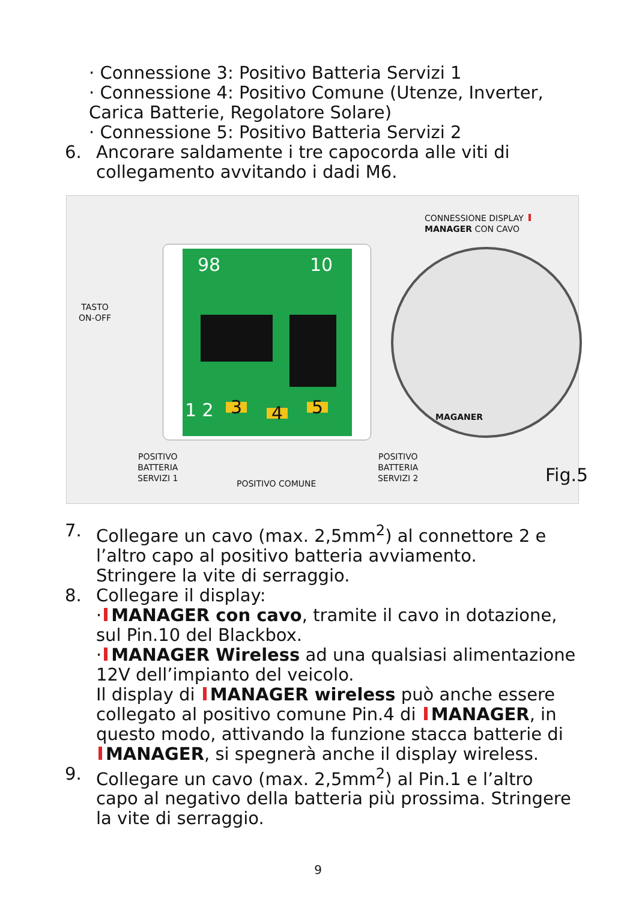· Connessione 3: Positivo Batteria Servizi 1
· Connessione 4: Positivo Comune (Utenze, Inverter, Carica Batterie, Regolatore Solare)
· Connessione 5: Positivo Batteria Servizi 2
6. Ancorare saldamente i tre capocorda alle viti di collegamento avvitando i dadi M6.
98 10
1 2 3 4 5
MAGANER
CONNESSIONE DISPLAY
MANAGER CON CAVO
TASTO
ON-OFF
POSITIVO
BATTERIA
SERVIZI 1
POSITIVO COMUNE
POSITIVO
BATTERIA
SERVIZI 2
Fig.5
7. Collegare un cavo (max. 2,5mm<sup>2</sup>) al connettore 2 e l’altro capo al positivo batteria avviamento.
Stringere la vite di serraggio.
8. Collegare il display:
· MANAGER con cavo, tramite il cavo in dotazione, sul Pin.10 del Blackbox.
· MANAGER Wireless ad una qualsiasi alimentazione 12V dell’impianto del veicolo.
Il display di MANAGER wireless può anche essere collegato al positivo comune Pin.4 di MANAGER, in questo modo, attivando la funzione stacca batterie di MANAGER, si spegnerà anche il display wireless.
9. Collegare un cavo (max. 2,5mm<sup>2</sup>) al Pin.1 e l’altro capo al negativo della batteria più prossima. Stringere la vite di serraggio.
9